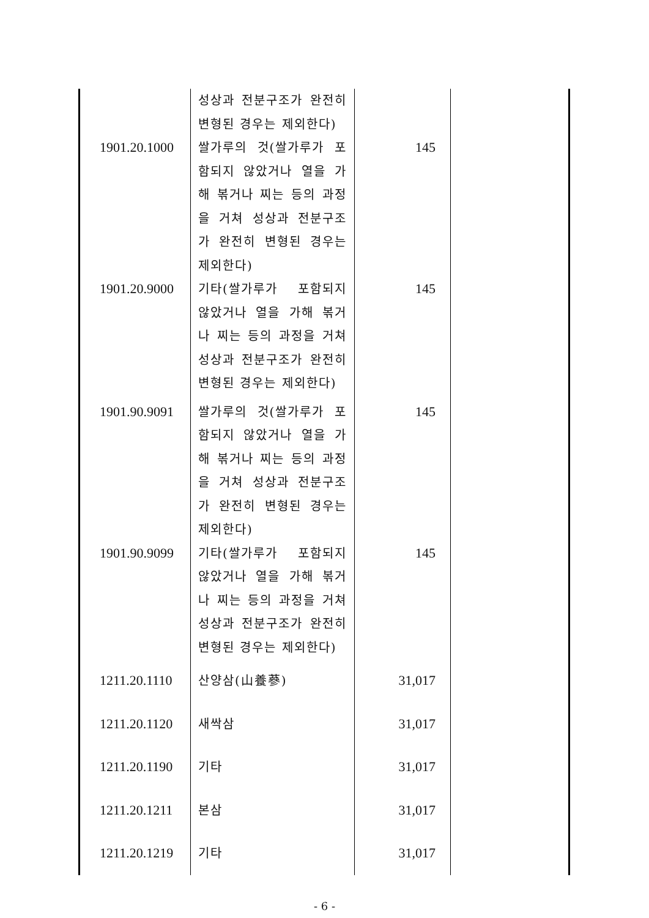| | 성상과 전분구조가 완전히 변형된 경우는 제외한다) | | |
| 1901.20.1000 | 쌀가루의 것(쌀가루가 포함되지 않았거나 열을 가해 볶거나 찌는 등의 과정을 거쳐 성상과 전분구조가 완전히 변형된 경우는 제외한다) | 145 | |
| 1901.20.9000 | 기타(쌀가루가 포함되지 않았거나 열을 가해 볶거나 찌는 등의 과정을 거쳐 성상과 전분구조가 완전히 변형된 경우는 제외한다) | 145 | |
| 1901.90.9091 | 쌀가루의 것(쌀가루가 포함되지 않았거나 열을 가해 볶거나 찌는 등의 과정을 거쳐 성상과 전분구조가 완전히 변형된 경우는 제외한다) | 145 | |
| 1901.90.9099 | 기타(쌀가루가 포함되지 않았거나 열을 가해 볶거나 찌는 등의 과정을 거쳐 성상과 전분구조가 완전히 변형된 경우는 제외한다) | 145 | |
| 1211.20.1110 | 산양삼(山養蔘) | 31,017 | |
| 1211.20.1120 | 새싹삼 | 31,017 | |
| 1211.20.1190 | 기타 | 31,017 | |
| 1211.20.1211 | 본삼 | 31,017 | |
| 1211.20.1219 | 기타 | 31,017 | |
- 6 -